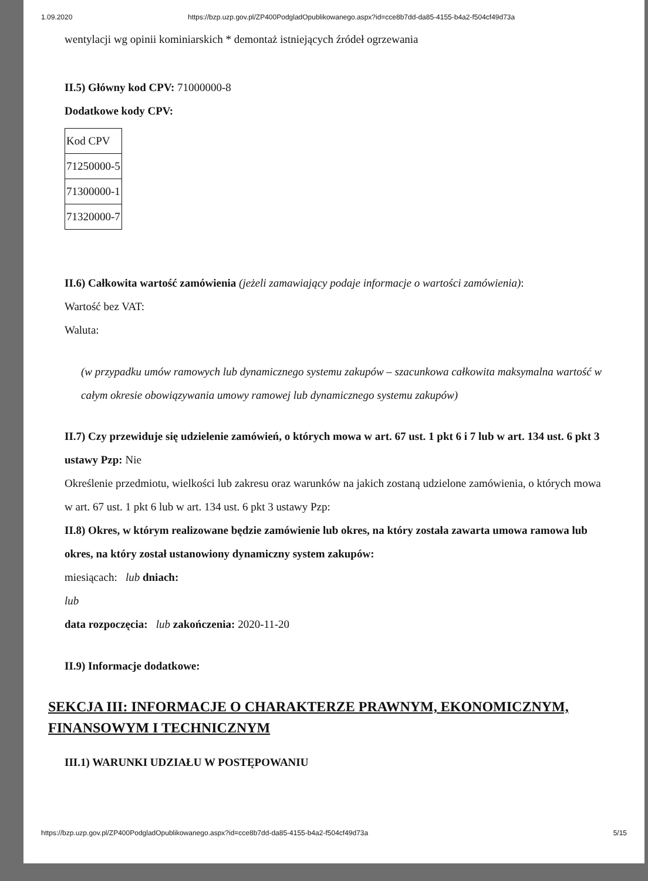1.09.2020 https://bzp.uzp.gov.pl/ZP400PodgladOpublikowanego.aspx?id=cce8b7dd-da85-4155-b4a2-f504cf49d73a
wentylacji wg opinii kominiarskich * demontaż istniejących źródeł ogrzewania
II.5) Główny kod CPV: 71000000-8
Dodatkowe kody CPV:
| Kod CPV |
| 71250000-5 |
| 71300000-1 |
| 71320000-7 |
II.6) Całkowita wartość zamówienia (jeżeli zamawiający podaje informacje o wartości zamówienia):
Wartość bez VAT:
Waluta:
(w przypadku umów ramowych lub dynamicznego systemu zakupów – szacunkowa całkowita maksymalna wartość w całym okresie obowiązywania umowy ramowej lub dynamicznego systemu zakupów)
II.7) Czy przewiduje się udzielenie zamówień, o których mowa w art. 67 ust. 1 pkt 6 i 7 lub w art. 134 ust. 6 pkt 3 ustawy Pzp: Nie
Określenie przedmiotu, wielkości lub zakresu oraz warunków na jakich zostaną udzielone zamówienia, o których mowa w art. 67 ust. 1 pkt 6 lub w art. 134 ust. 6 pkt 3 ustawy Pzp:
II.8) Okres, w którym realizowane będzie zamówienie lub okres, na który została zawarta umowa ramowa lub okres, na który został ustanowiony dynamiczny system zakupów:
miesiącach: lub dniach:
lub
data rozpoczęcia: lub zakończenia: 2020-11-20
II.9) Informacje dodatkowe:
SEKCJA III: INFORMACJE O CHARAKTERZE PRAWNYM, EKONOMICZNYM, FINANSOWYM I TECHNICZNYM
III.1) WARUNKI UDZIAŁU W POSTĘPOWANIU
https://bzp.uzp.gov.pl/ZP400PodgladOpublikowanego.aspx?id=cce8b7dd-da85-4155-b4a2-f504cf49d73a 5/15